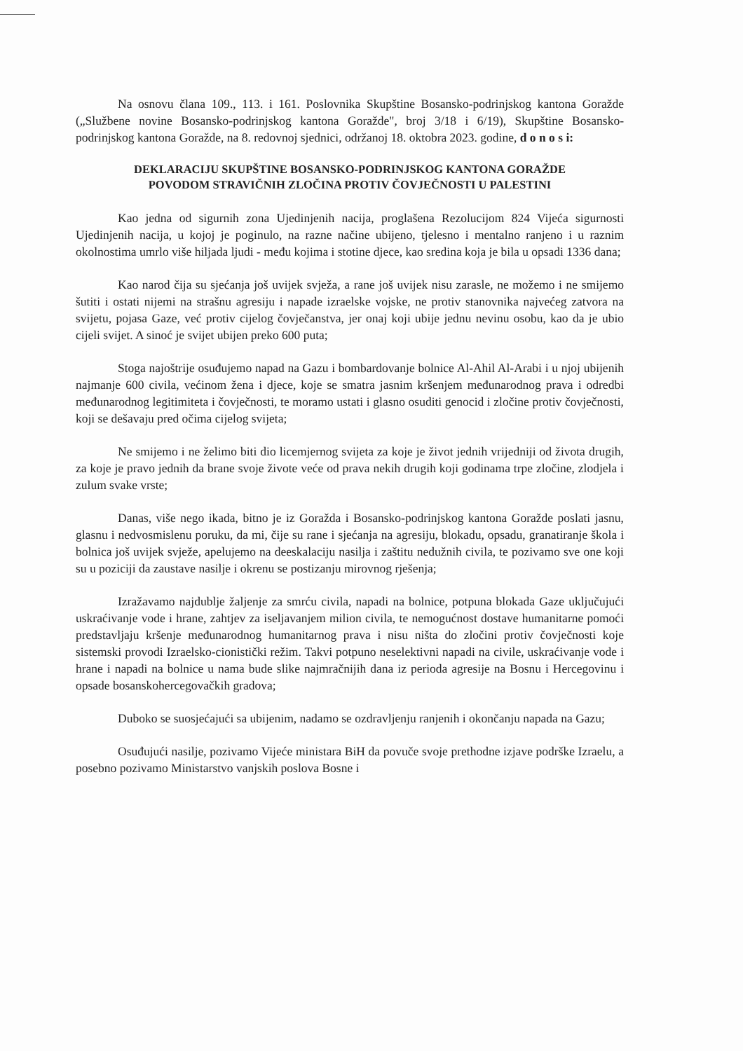Na osnovu člana 109., 113. i 161. Poslovnika Skupštine Bosansko-podrinjskog kantona Goražde („Službene novine Bosansko-podrinjskog kantona Goražde", broj 3/18 i 6/19), Skupštine Bosansko-podrinjskog kantona Goražde, na 8. redovnoj sjednici, održanoj 18. oktobra 2023. godine, d o n o s i:
DEKLARACIJU SKUPŠTINE BOSANSKO-PODRINJSKOG KANTONA GORAŽDE
POVODOM STRAVIČNIH ZLOČINA PROTIV ČOVJEČNOSTI U PALESTINI
Kao jedna od sigurnih zona Ujedinjenih nacija, proglašena Rezolucijom 824 Vijeća sigurnosti Ujedinjenih nacija, u kojoj je poginulo, na razne načine ubijeno, tjelesno i mentalno ranjeno i u raznim okolnostima umrlo više hiljada ljudi - među kojima i stotine djece, kao sredina koja je bila u opsadi 1336 dana;
Kao narod čija su sjećanja još uvijek svježa, a rane još uvijek nisu zarasle, ne možemo i ne smijemo šutiti i ostati nijemi na strašnu agresiju i napade izraelske vojske, ne protiv stanovnika najvećeg zatvora na svijetu, pojasa Gaze, već protiv cijelog čovječanstva, jer onaj koji ubije jednu nevinu osobu, kao da je ubio cijeli svijet. A sinoć je svijet ubijen preko 600 puta;
Stoga najoštrije osuđujemo napad na Gazu i bombardovanje bolnice Al-Ahil Al-Arabi i u njoj ubijenih najmanje 600 civila, većinom žena i djece, koje se smatra jasnim kršenjem međunarodnog prava i odredbi međunarodnog legitimiteta i čovječnosti, te moramo ustati i glasno osuditi genocid i zločine protiv čovječnosti, koji se dešavaju pred očima cijelog svijeta;
Ne smijemo i ne želimo biti dio licemjernog svijeta za koje je život jednih vrijedniji od života drugih, za koje je pravo jednih da brane svoje živote veće od prava nekih drugih koji godinama trpe zločine, zlodjela i zulum svake vrste;
Danas, više nego ikada, bitno je iz Goražda i Bosansko-podrinjskog kantona Goražde poslati jasnu, glasnu i nedvosmislenu poruku, da mi, čije su rane i sjećanja na agresiju, blokadu, opsadu, granatiranje škola i bolnica još uvijek svježe, apelujemo na deeskalaciju nasilja i zaštitu nedužnih civila, te pozivamo sve one koji su u poziciji da zaustave nasilje i okrenu se postizanju mirovnog rješenja;
Izražavamo najdublje žaljenje za smrću civila, napadi na bolnice, potpuna blokada Gaze uključujući uskraćivanje vode i hrane, zahtjev za iseljavanjem milion civila, te nemogućnost dostave humanitarne pomoći predstavljaju kršenje međunarodnog humanitarnog prava i nisu ništa do zločini protiv čovječnosti koje sistemski provodi Izraelsko-cionistički režim. Takvi potpuno neselektivni napadi na civile, uskraćivanje vode i hrane i napadi na bolnice u nama bude slike najmračnijih dana iz perioda agresije na Bosnu i Hercegovinu i opsade bosanskohercegovačkih gradova;
Duboko se suosjećajući sa ubijenim, nadamo se ozdravljenju ranjenih i okončanju napada na Gazu;
Osuđujući nasilje, pozivamo Vijeće ministara BiH da povuče svoje prethodne izjave podrške Izraelu, a posebno pozivamo Ministarstvo vanjskih poslova Bosne i